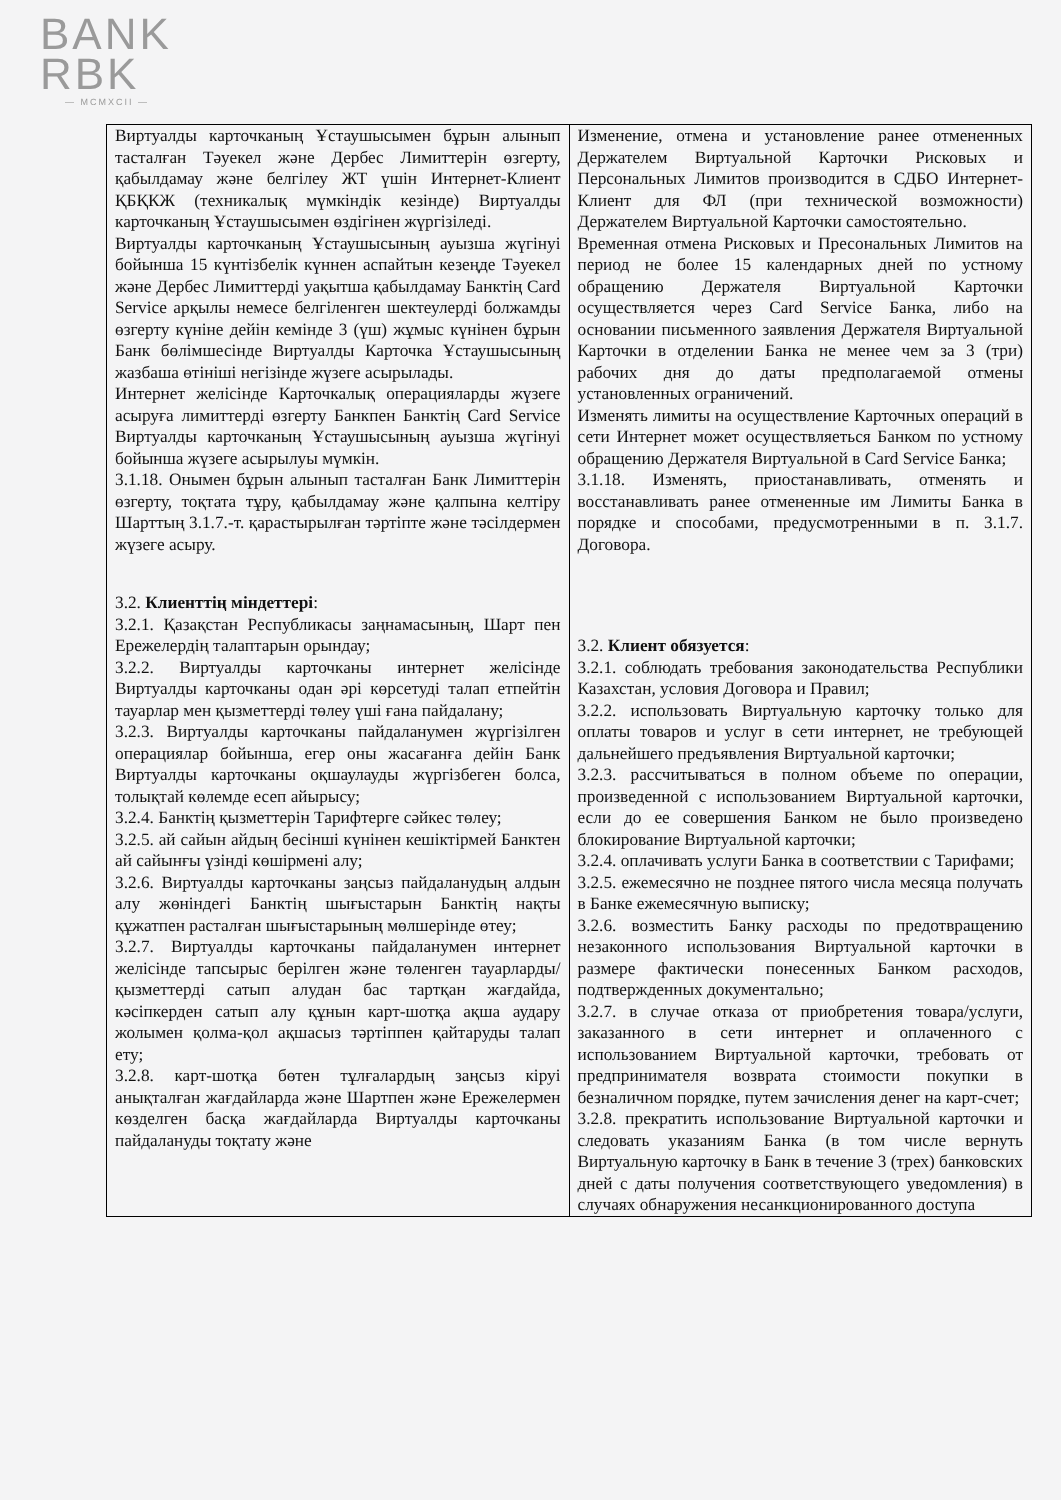BANK
RBK
— MCMXCII —
| Виртуалды карточканың Ұстаушысымен бұрын алынып тасталған Тәуекел және Дербес Лимиттерін өзгерту, қабылдамау және белгілеу ЖТ үшін Интернет-Клиент ҚБҚКЖ (техникалық мүмкіндік кезінде) Виртуалды карточканың Ұстаушысымен өздігінен жүргізіледі. Виртуалды карточканың Ұстаушысының ауызша жүгінуі бойынша 15 күнтізбелік күннен аспайтын кезеңде Тәуекел және Дербес Лимиттерді уақытша қабылдамау Банктің Card Service арқылы немесе белгіленген шектеулерді болжамды өзгерту күніне дейін кемінде 3 (үш) жұмыс күнінен бұрын Банк бөлімшесінде Виртуалды Карточка Ұстаушысының жазбаша өтініші негізінде жүзеге асырылады. Интернет желісінде Карточкалық операцияларды жүзеге асыруға лимиттерді өзгерту Банкпен Банктің Card Service Виртуалды карточканың Ұстаушысының ауызша жүгінуі бойынша жүзеге асырылуы мүмкін. 3.1.18. Онымен бұрын алынып тасталған Банк Лимиттерін өзгерту, тоқтата тұру, қабылдамау және қалпына келтіру Шарттың 3.1.7.-т. қарастырылған тәртіпте және тәсілдермен жүзеге асыру. 3.2. Клиенттің міндеттері : 3.2.1. Қазақстан Республикасы заңнамасының, Шарт пен Ережелердің талаптарын орындау; 3.2.2. Виртуалды карточканы интернет желісінде Виртуалды карточканы одан әрі көрсетуді талап етпейтін тауарлар мен қызметтерді төлеу үші ғана пайдалану; 3.2.3. Виртуалды карточканы пайдаланумен жүргізілген операциялар бойынша, егер оны жасағанға дейін Банк Виртуалды карточканы оқшаулауды жүргізбеген болса, толықтай көлемде есеп айырысу; 3.2.4. Банктің қызметтерін Тарифтерге сәйкес төлеу; 3.2.5. ай сайын айдың бесінші күнінен кешіктірмей Банктен ай сайынғы үзінді көшірмені алу; 3.2.6. Виртуалды карточканы заңсыз пайдаланудың алдын алу жөніндегі Банктің шығыстарын Банктің нақты құжатпен расталған шығыстарының мөлшерінде өтеу; 3.2.7. Виртуалды карточканы пайдаланумен интернет желісінде тапсырыс берілген және төленген тауарларды/қызметтерді сатып алудан бас тартқан жағдайда, кәсіпкерден сатып алу құнын карт-шотқа ақша аудару жолымен қолма-қол ақшасыз тәртіппен қайтаруды талап ету; 3.2.8. карт-шотқа бөтен тұлғалардың заңсыз кіруі анықталған жағдайларда және Шартпен және Ережелермен көзделген басқа жағдайларда Виртуалды карточканы пайдалануды тоқтату және | Изменение, отмена и установление ранее отмененных Держателем Виртуальной Карточки Рисковых и Персональных Лимитов производится в СДБО Интернет-Клиент для ФЛ (при технической возможности) Держателем Виртуальной Карточки самостоятельно. Временная отмена Рисковых и Пресональных Лимитов на период не более 15 календарных дней по устному обращению Держателя Виртуальной Карточки осуществляется через Card Service Банка, либо на основании письменного заявления Держателя Виртуальной Карточки в отделении Банка не менее чем за 3 (три) рабочих дня до даты предполагаемой отмены установленных ограничений. Изменять лимиты на осуществление Карточных операций в сети Интернет может осуществляеться Банком по устному обращению Держателя Виртуальной в Card Service Банка; 3.1.18. Изменять, приостанавливать, отменять и восстанавливать ранее отмененные им Лимиты Банка в порядке и способами, предусмотренными в п. 3.1.7. Договора. 3.2. Клиент обязуется : 3.2.1. соблюдать требования законодательства Республики Казахстан, условия Договора и Правил; 3.2.2. использовать Виртуальную карточку только для оплаты товаров и услуг в сети интернет, не требующей дальнейшего предъявления Виртуальной карточки; 3.2.3. рассчитываться в полном объеме по операции, произведенной с использованием Виртуальной карточки, если до ее совершения Банком не было произведено блокирование Виртуальной карточки; 3.2.4. оплачивать услуги Банка в соответствии с Тарифами; 3.2.5. ежемесячно не позднее пятого числа месяца получать в Банке ежемесячную выписку; 3.2.6. возместить Банку расходы по предотвращению незаконного использования Виртуальной карточки в размере фактически понесенных Банком расходов, подтвержденных документально; 3.2.7. в случае отказа от приобретения товара/услуги, заказанного в сети интернет и оплаченного с использованием Виртуальной карточки, требовать от предпринимателя возврата стоимости покупки в безналичном порядке, путем зачисления денег на карт-счет; 3.2.8. прекратить использование Виртуальной карточки и следовать указаниям Банка (в том числе вернуть Виртуальную карточку в Банк в течение 3 (трех) банковских дней с даты получения соответствующего уведомления) в случаях обнаружения несанкционированного доступа |